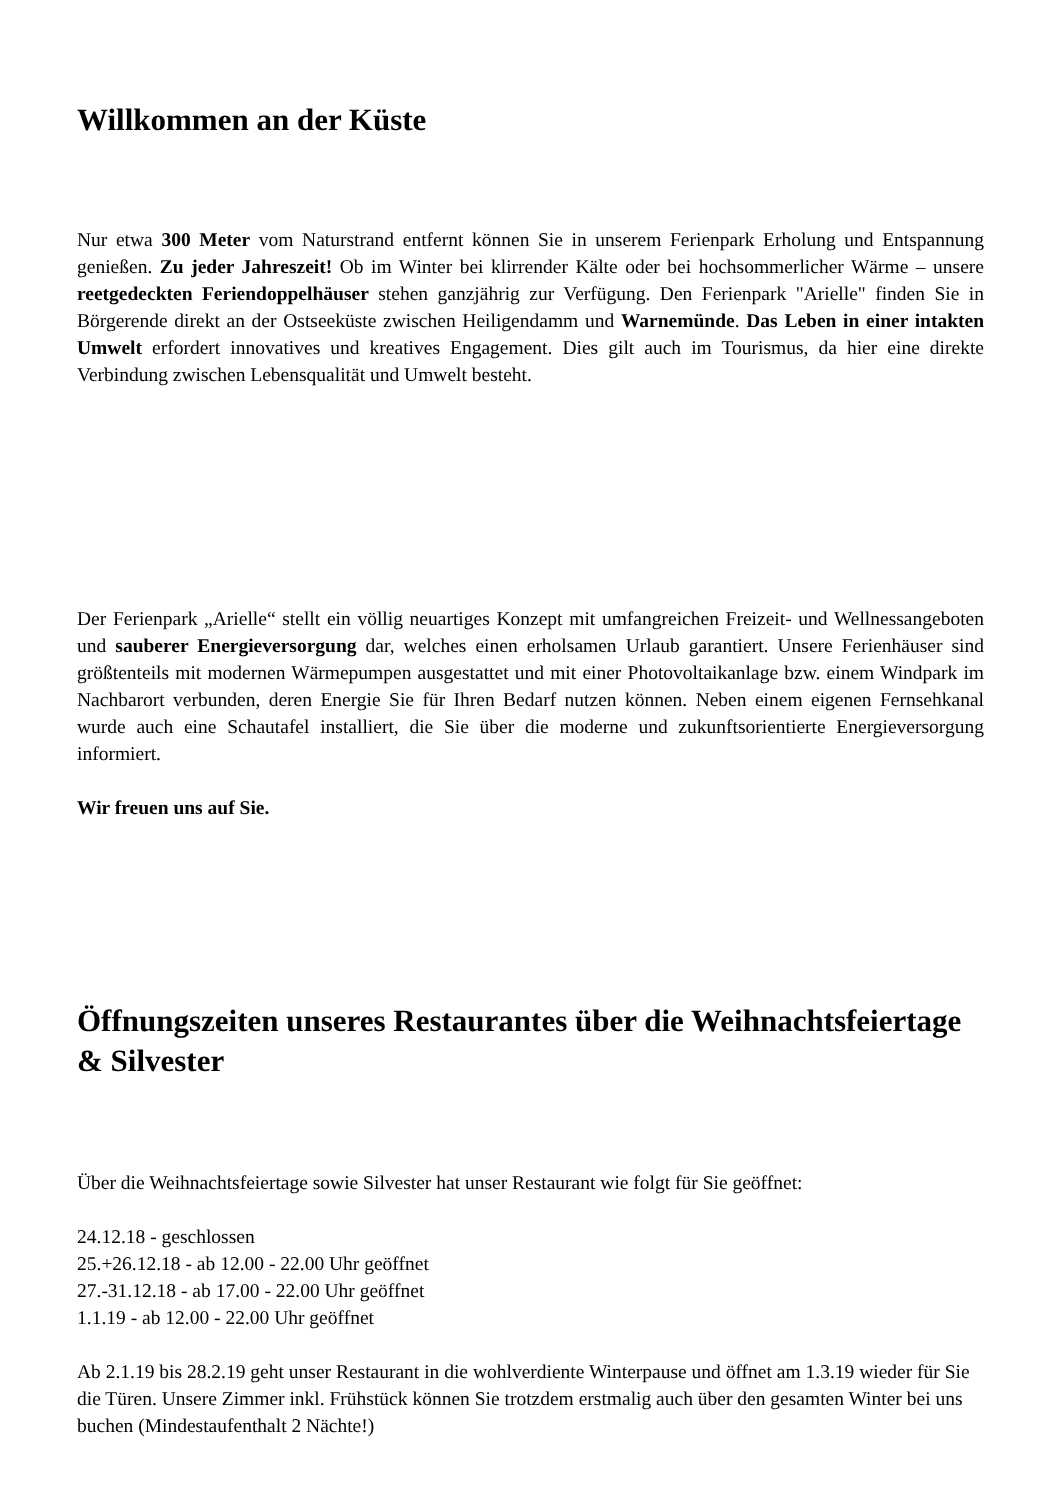Willkommen an der Küste
Nur etwa 300 Meter vom Naturstrand entfernt können Sie in unserem Ferienpark Erholung und Entspannung genießen. Zu jeder Jahreszeit! Ob im Winter bei klirrender Kälte oder bei hochsommerlicher Wärme – unsere reetgedeckten Feriendoppelhäuser stehen ganzjährig zur Verfügung. Den Ferienpark "Arielle" finden Sie in Börgerende direkt an der Ostseeküste zwischen Heiligendamm und Warnemünde. Das Leben in einer intakten Umwelt erfordert innovatives und kreatives Engagement. Dies gilt auch im Tourismus, da hier eine direkte Verbindung zwischen Lebensqualität und Umwelt besteht.
Der Ferienpark „Arielle“ stellt ein völlig neuartiges Konzept mit umfangreichen Freizeit- und Wellnessangeboten und sauberer Energieversorgung dar, welches einen erholsamen Urlaub garantiert. Unsere Ferienhäuser sind größtenteils mit modernen Wärmepumpen ausgestattet und mit einer Photovoltaikanlage bzw. einem Windpark im Nachbarort verbunden, deren Energie Sie für Ihren Bedarf nutzen können. Neben einem eigenen Fernsehkanal wurde auch eine Schautafel installiert, die Sie über die moderne und zukunftsorientierte Energieversorgung informiert.
Wir freuen uns auf Sie.
Öffnungszeiten unseres Restaurantes über die Weihnachtsfeiertage & Silvester
Über die Weihnachtsfeiertage sowie Silvester hat unser Restaurant wie folgt für Sie geöffnet:
24.12.18 - geschlossen
25.+26.12.18 - ab 12.00 - 22.00 Uhr geöffnet
27.-31.12.18 - ab 17.00 - 22.00 Uhr geöffnet
1.1.19 - ab 12.00 - 22.00 Uhr geöffnet
Ab 2.1.19 bis 28.2.19 geht unser Restaurant in die wohlverdiente Winterpause und öffnet am 1.3.19 wieder für Sie die Türen. Unsere Zimmer inkl. Frühstück können Sie trotzdem erstmalig auch über den gesamten Winter bei uns buchen (Mindestaufenthalt 2 Nächte!)